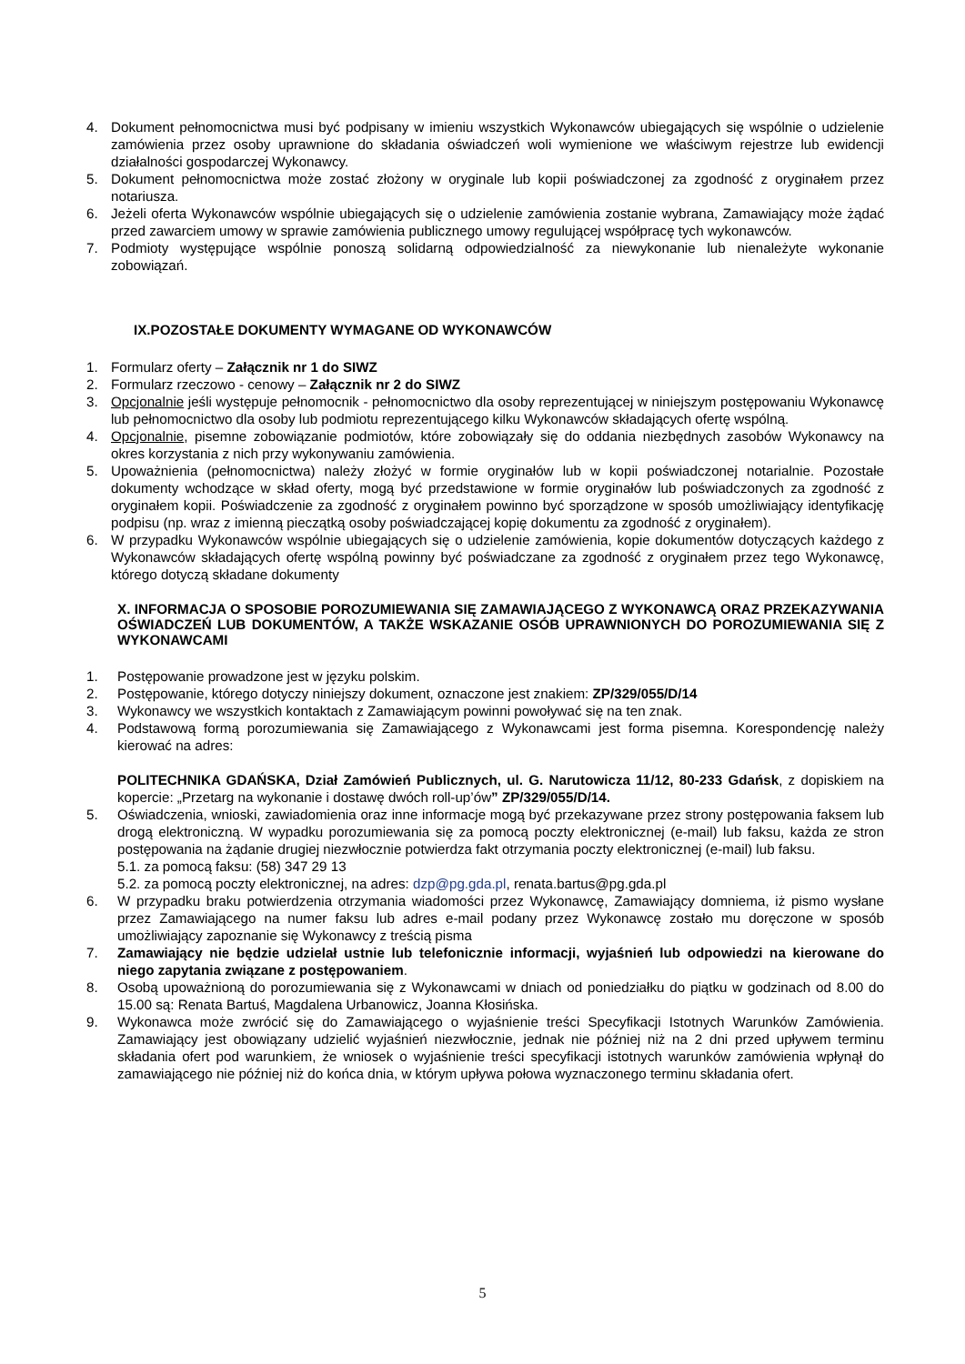4. Dokument pełnomocnictwa musi być podpisany w imieniu wszystkich Wykonawców ubiegających się wspólnie o udzielenie zamówienia przez osoby uprawnione do składania oświadczeń woli wymienione we właściwym rejestrze lub ewidencji działalności gospodarczej Wykonawcy.
5. Dokument pełnomocnictwa może zostać złożony w oryginale lub kopii poświadczonej za zgodność z oryginałem przez notariusza.
6. Jeżeli oferta Wykonawców wspólnie ubiegających się o udzielenie zamówienia zostanie wybrana, Zamawiający może żądać przed zawarciem umowy w sprawie zamówienia publicznego umowy regulującej współpracę tych wykonawców.
7. Podmioty występujące wspólnie ponoszą solidarną odpowiedzialność za niewykonanie lub nienależyte wykonanie zobowiązań.
IX.POZOSTAŁE DOKUMENTY WYMAGANE OD WYKONAWCÓW
1. Formularz oferty – Załącznik nr 1 do SIWZ
2. Formularz rzeczowo - cenowy – Załącznik nr 2 do SIWZ
3. Opcjonalnie jeśli występuje pełnomocnik - pełnomocnictwo dla osoby reprezentującej w niniejszym postępowaniu Wykonawcę lub pełnomocnictwo dla osoby lub podmiotu reprezentującego kilku Wykonawców składających ofertę wspólną.
4. Opcjonalnie, pisemne zobowiązanie podmiotów, które zobowiązały się do oddania niezbędnych zasobów Wykonawcy na okres korzystania z nich przy wykonywaniu zamówienia.
5. Upoważnienia (pełnomocnictwa) należy złożyć w formie oryginałów lub w kopii poświadczonej notarialnie. Pozostałe dokumenty wchodzące w skład oferty, mogą być przedstawione w formie oryginałów lub poświadczonych za zgodność z oryginałem kopii. Poświadczenie za zgodność z oryginałem powinno być sporządzone w sposób umożliwiający identyfikację podpisu (np. wraz z imienną pieczątką osoby poświadczającej kopię dokumentu za zgodność z oryginałem).
6. W przypadku Wykonawców wspólnie ubiegających się o udzielenie zamówienia, kopie dokumentów dotyczących każdego z Wykonawców składających ofertę wspólną powinny być poświadczane za zgodność z oryginałem przez tego Wykonawcę, którego dotyczą składane dokumenty
X. INFORMACJA O SPOSOBIE POROZUMIEWANIA SIĘ ZAMAWIAJĄCEGO Z WYKONAWCĄ ORAZ PRZEKAZYWANIA OŚWIADCZEŃ LUB DOKUMENTÓW, A TAKŻE WSKAZANIE OSÓB UPRAWNIONYCH DO POROZUMIEWANIA SIĘ Z WYKONAWCAMI
1. Postępowanie prowadzone jest w języku polskim.
2. Postępowanie, którego dotyczy niniejszy dokument, oznaczone jest znakiem: ZP/329/055/D/14
3. Wykonawcy we wszystkich kontaktach z Zamawiającym powinni powoływać się na ten znak.
4. Podstawową formą porozumiewania się Zamawiającego z Wykonawcami jest forma pisemna. Korespondencję należy kierować na adres:
POLITECHNIKA GDAŃSKA, Dział Zamówień Publicznych, ul. G. Narutowicza 11/12, 80-233 Gdańsk, z dopiskiem na kopercie: „Przetarg na wykonanie i dostawę dwóch roll-up’ów” ZP/329/055/D/14.
5. Oświadczenia, wnioski, zawiadomienia oraz inne informacje mogą być przekazywane przez strony postępowania faksem lub drogą elektroniczną. W wypadku porozumiewania się za pomocą poczty elektronicznej (e-mail) lub faksu, każda ze stron postępowania na żądanie drugiej niezwłocznie potwierdza fakt otrzymania poczty elektronicznej (e-mail) lub faksu.
5.1. za pomocą faksu: (58) 347 29 13
5.2. za pomocą poczty elektronicznej, na adres: dzp@pg.gda.pl, renata.bartus@pg.gda.pl
6. W przypadku braku potwierdzenia otrzymania wiadomości przez Wykonawcę, Zamawiający domniema, iż pismo wysłane przez Zamawiającego na numer faksu lub adres e-mail podany przez Wykonawcę zostało mu doręczone w sposób umożliwiający zapoznanie się Wykonawcy z treścią pisma
7. Zamawiający nie będzie udzielał ustnie lub telefonicznie informacji, wyjaśnień lub odpowiedzi na kierowane do niego zapytania związane z postępowaniem.
8. Osobą upoważnioną do porozumiewania się z Wykonawcami w dniach od poniedziałku do piątku w godzinach od 8.00 do 15.00 są: Renata Bartuś, Magdalena Urbanowicz, Joanna Kłosińska.
9. Wykonawca może zwrócić się do Zamawiającego o wyjaśnienie treści Specyfikacji Istotnych Warunków Zamówienia. Zamawiający jest obowiązany udzielić wyjaśnień niezwłocznie, jednak nie później niż na 2 dni przed upływem terminu składania ofert pod warunkiem, że wniosek o wyjaśnienie treści specyfikacji istotnych warunków zamówienia wpłynął do zamawiającego nie później niż do końca dnia, w którym upływa połowa wyznaczonego terminu składania ofert.
5